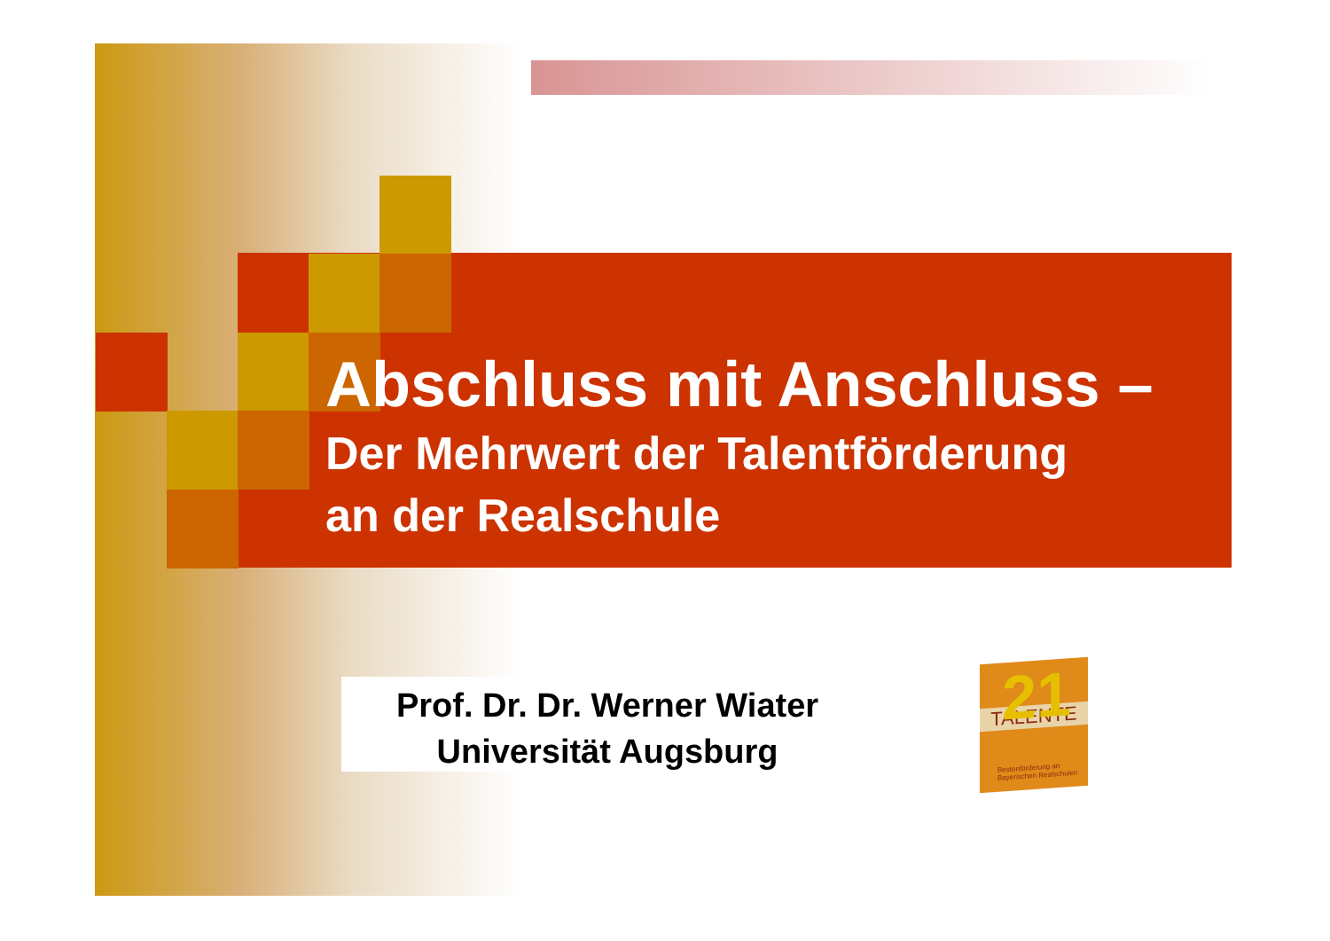Abschluss mit Anschluss –
Der Mehrwert der Talentförderung
an der Realschule
Prof. Dr. Dr. Werner Wiater
Universität Augsburg
21
TALENTE
Bestenförderung an Bayerischen Realschulen